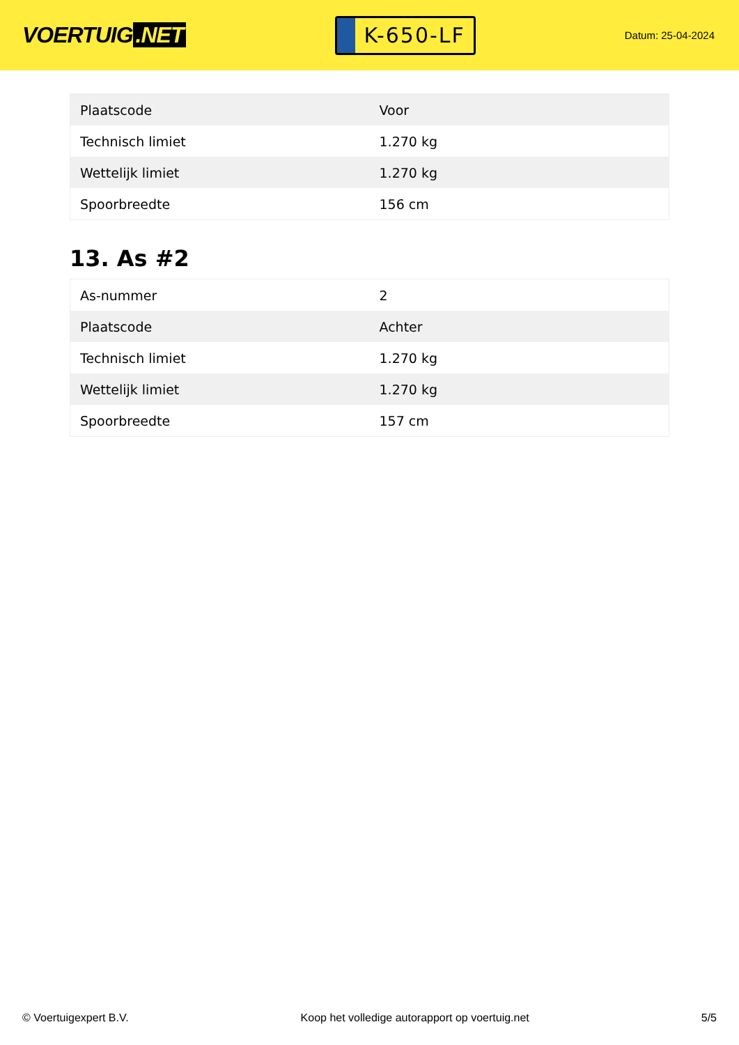VOERTUIG.NET
K-650-LF
Datum: 25-04-2024
| Plaatscode | Voor |
| Technisch limiet | 1.270 kg |
| Wettelijk limiet | 1.270 kg |
| Spoorbreedte | 156 cm |
13. As #2
| As-nummer | 2 |
| Plaatscode | Achter |
| Technisch limiet | 1.270 kg |
| Wettelijk limiet | 1.270 kg |
| Spoorbreedte | 157 cm |
© Voertuigexpert B.V. Koop het volledige autorapport op voertuig.net 5/5